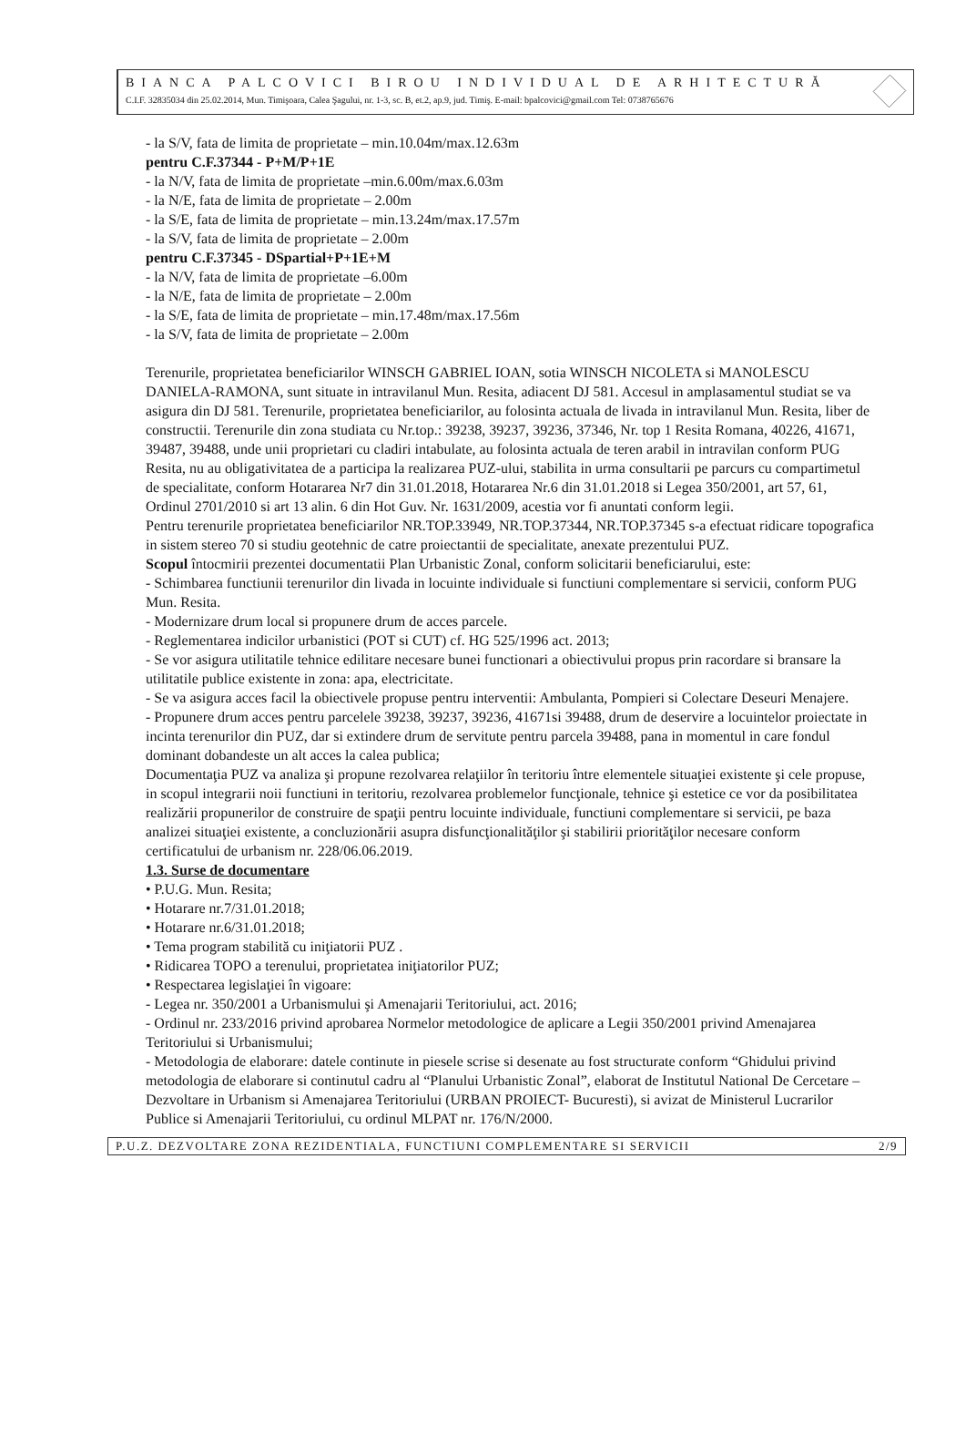BIANCA PALCOVICI BIROU INDIVIDUAL DE ARHITECTURĂ
C.I.F. 32835034 din 25.02.2014, Mun. Timişoara, Calea Şagului, nr. 1-3, sc. B, et.2, ap.9, jud. Timiş. E-mail: bpalcovici@gmail.com Tel: 0738765676
- la S/V, fata de limita de proprietate – min.10.04m/max.12.63m
pentru C.F.37344 - P+M/P+1E
- la N/V, fata de limita de proprietate –min.6.00m/max.6.03m
- la N/E, fata de limita de proprietate – 2.00m
- la S/E, fata de limita de proprietate – min.13.24m/max.17.57m
- la S/V, fata de limita de proprietate – 2.00m
pentru C.F.37345 - DSpartial+P+1E+M
- la N/V, fata de limita de proprietate –6.00m
- la N/E, fata de limita de proprietate – 2.00m
- la S/E, fata de limita de proprietate – min.17.48m/max.17.56m
- la S/V, fata de limita de proprietate – 2.00m
Terenurile, proprietatea beneficiarilor WINSCH GABRIEL IOAN, sotia WINSCH NICOLETA si MANOLESCU DANIELA-RAMONA, sunt situate in intravilanul Mun. Resita, adiacent DJ 581. Accesul in amplasamentul studiat se va asigura din DJ 581. Terenurile, proprietatea beneficiarilor, au folosinta actuala de livada in intravilanul Mun. Resita, liber de constructii. Terenurile din zona studiata cu Nr.top.: 39238, 39237, 39236, 37346, Nr. top 1 Resita Romana, 40226, 41671, 39487, 39488, unde unii proprietari cu cladiri intabulate, au folosinta actuala de teren arabil in intravilan conform PUG Resita, nu au obligativitatea de a participa la realizarea PUZ-ului, stabilita in urma consultarii pe parcurs cu compartimetul de specialitate, conform Hotararea Nr7 din 31.01.2018, Hotararea Nr.6 din 31.01.2018 si Legea 350/2001, art 57, 61, Ordinul 2701/2010 si art 13 alin. 6 din Hot Guv. Nr. 1631/2009, acestia vor fi anuntati conform legii.
Pentru terenurile proprietatea beneficiarilor NR.TOP.33949, NR.TOP.37344, NR.TOP.37345 s-a efectuat ridicare topografica in sistem stereo 70 si studiu geotehnic de catre proiectantii de specialitate, anexate prezentului PUZ.
Scopul întocmirii prezentei documentatii Plan Urbanistic Zonal, conform solicitarii beneficiarului, este:
- Schimbarea functiunii terenurilor din livada in locuinte individuale si functiuni complementare si servicii, conform PUG Mun. Resita.
- Modernizare drum local si propunere drum de acces parcele.
- Reglementarea indicilor urbanistici (POT si CUT) cf. HG 525/1996 act. 2013;
- Se vor asigura utilitatile tehnice edilitare necesare bunei functionari a obiectivului propus prin racordare si bransare la utilitatile publice existente in zona: apa, electricitate.
- Se va asigura acces facil la obiectivele propuse pentru interventii: Ambulanta, Pompieri si Colectare Deseuri Menajere.
- Propunere drum acces pentru parcelele 39238, 39237, 39236, 41671si 39488, drum de deservire a locuintelor proiectate in incinta terenurilor din PUZ, dar si extindere drum de servitute pentru parcela 39488, pana in momentul in care fondul dominant dobandeste un alt acces la calea publica;
Documentaţia PUZ va analiza şi propune rezolvarea relaţiilor în teritoriu între elementele situaţiei existente şi cele propuse, in scopul integrarii noii functiuni in teritoriu, rezolvarea problemelor funcţionale, tehnice şi estetice ce vor da posibilitatea realizării propunerilor de construire de spaţii pentru locuinte individuale, functiuni complementare si servicii, pe baza analizei situaţiei existente, a concluzionării asupra disfuncţionalităţilor şi stabilirii priorităţilor necesare conform certificatului de urbanism nr. 228/06.06.2019.
1.3. Surse de documentare
• P.U.G. Mun. Resita;
• Hotarare nr.7/31.01.2018;
• Hotarare nr.6/31.01.2018;
• Tema program stabilită cu iniţiatorii PUZ .
• Ridicarea TOPO a terenului, proprietatea iniţiatorilor PUZ;
• Respectarea legislaţiei în vigoare:
- Legea nr. 350/2001 a Urbanismului şi Amenajarii Teritoriului, act. 2016;
- Ordinul nr. 233/2016 privind aprobarea Normelor metodologice de aplicare a Legii 350/2001 privind Amenajarea Teritoriului si Urbanismului;
- Metodologia de elaborare: datele continute in piesele scrise si desenate au fost structurate conform “Ghidului privind metodologia de elaborare si continutul cadru al “Planului Urbanistic Zonal”, elaborat de Institutul National De Cercetare – Dezvoltare in Urbanism si Amenajarea Teritoriului (URBAN PROIECT- Bucuresti), si avizat de Ministerul Lucrarilor Publice si Amenajarii Teritoriului, cu ordinul MLPAT nr. 176/N/2000.
P.U.Z. DEZVOLTARE ZONA REZIDENTIALA, FUNCTIUNI COMPLEMENTARE SI SERVICII 2/9